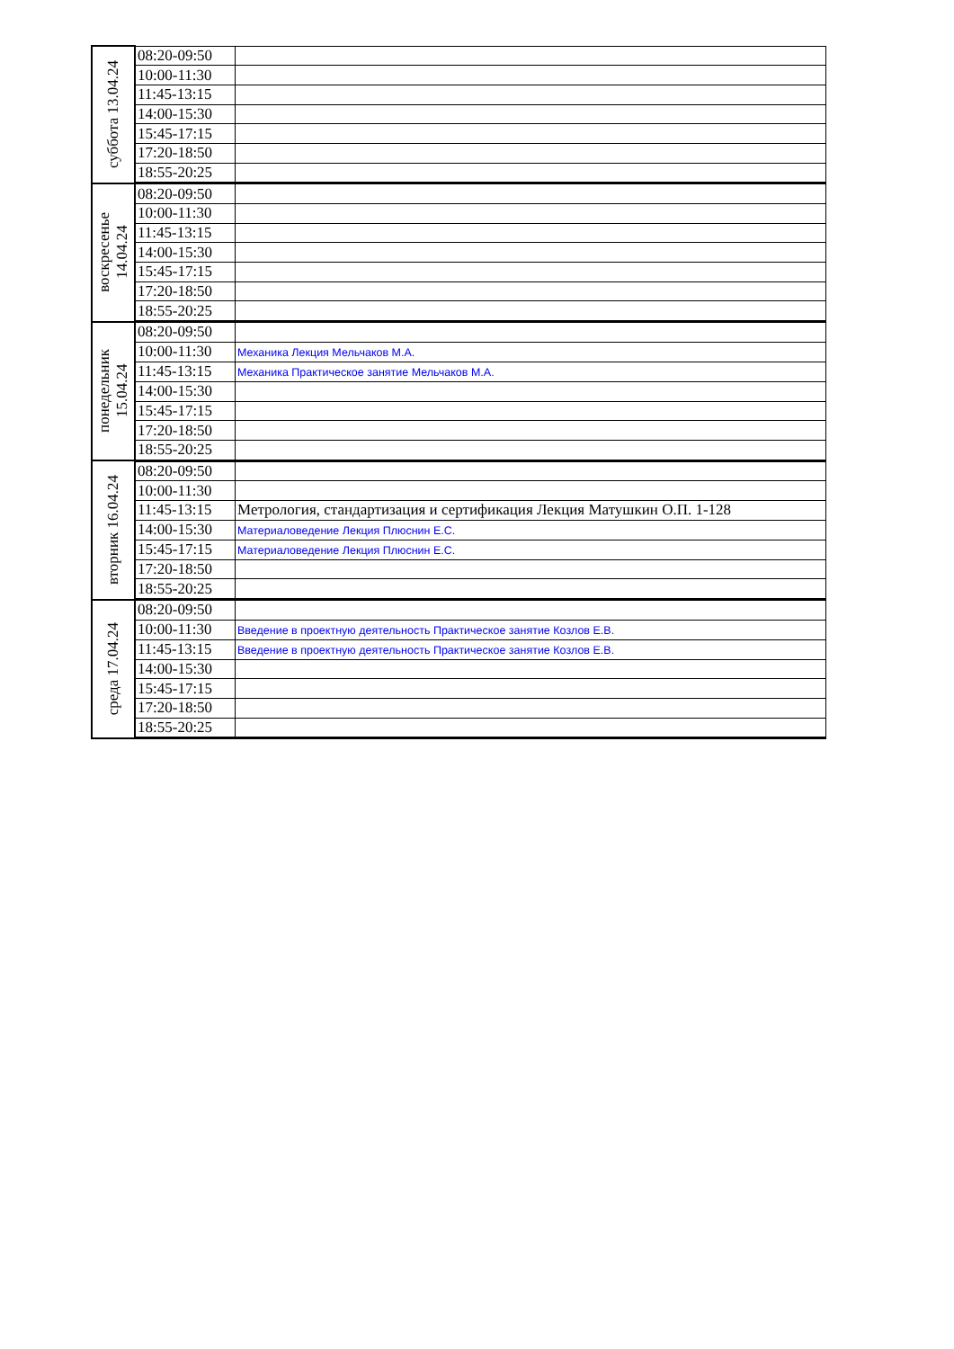| суббота 13.04.24 | 08:20-09:50 | |
| | 10:00-11:30 | |
| | 11:45-13:15 | |
| | 14:00-15:30 | |
| | 15:45-17:15 | |
| | 17:20-18:50 | |
| | 18:55-20:25 | |
| воскресенье 14.04.24 | 08:20-09:50 | |
| | 10:00-11:30 | |
| | 11:45-13:15 | |
| | 14:00-15:30 | |
| | 15:45-17:15 | |
| | 17:20-18:50 | |
| | 18:55-20:25 | |
| понедельник 15.04.24 | 08:20-09:50 | |
| | 10:00-11:30 | Механика Лекция Мельчаков М.А. |
| | 11:45-13:15 | Механика Практическое занятие Мельчаков М.А. |
| | 14:00-15:30 | |
| | 15:45-17:15 | |
| | 17:20-18:50 | |
| | 18:55-20:25 | |
| вторник 16.04.24 | 08:20-09:50 | |
| | 10:00-11:30 | |
| | 11:45-13:15 | Метрология, стандартизация и сертификация Лекция Матушкин О.П. 1-128 |
| | 14:00-15:30 | Материаловедение Лекция Плюснин Е.С. |
| | 15:45-17:15 | Материаловедение Лекция Плюснин Е.С. |
| | 17:20-18:50 | |
| | 18:55-20:25 | |
| среда 17.04.24 | 08:20-09:50 | |
| | 10:00-11:30 | Введение в проектную деятельность Практическое занятие Козлов Е.В. |
| | 11:45-13:15 | Введение в проектную деятельность Практическое занятие Козлов Е.В. |
| | 14:00-15:30 | |
| | 15:45-17:15 | |
| | 17:20-18:50 | |
| | 18:55-20:25 | |